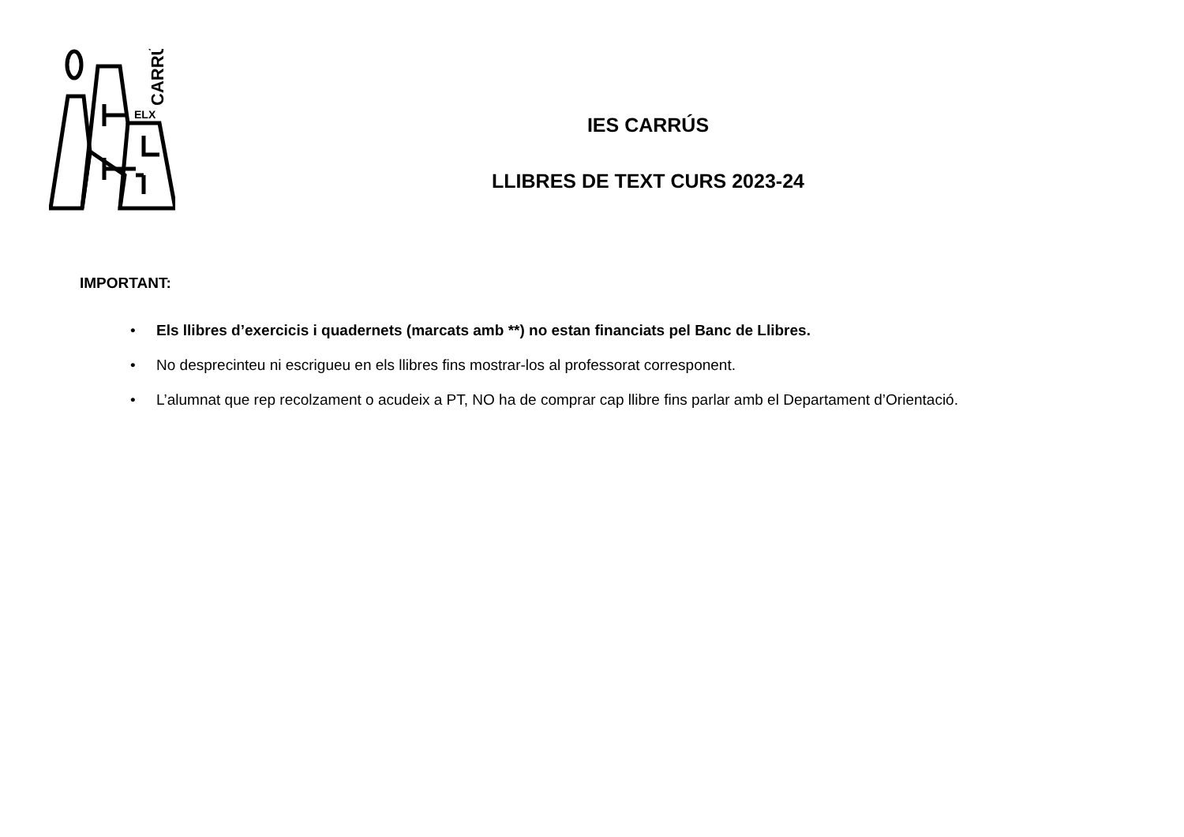ELX
CARRÚS
IES CARRÚS
LLIBRES DE TEXT CURS 2023-24
IMPORTANT:
• Els llibres d’exercicis i quadernets (marcats amb **) no estan financiats pel Banc de Llibres.
• No desprecinteu ni escrigueu en els llibres fins mostrar-los al professorat corresponent.
• L’alumnat que rep recolzament o acudeix a PT, NO ha de comprar cap llibre fins parlar amb el Departament d’Orientació.